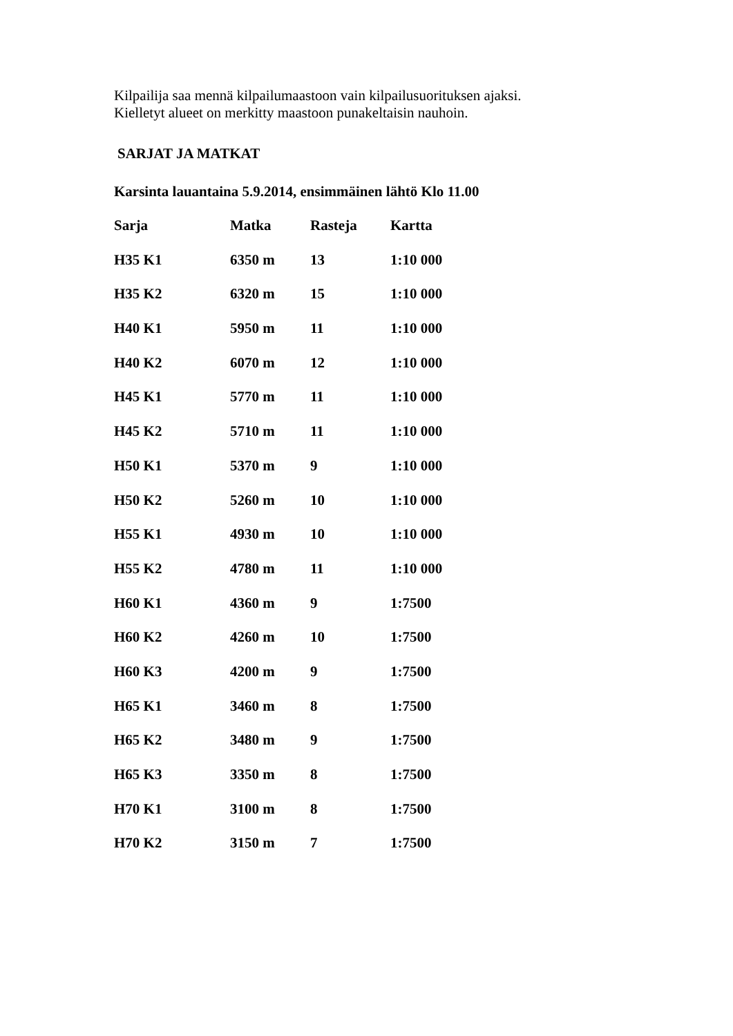Kilpailija saa mennä kilpailumaastoon vain kilpailusuorituksen ajaksi.
Kielletyt alueet on merkitty maastoon punakeltaisin nauhoin.
SARJAT JA MATKAT
Karsinta lauantaina 5.9.2014, ensimmäinen lähtö Klo 11.00
| Sarja | Matka | Rasteja | Kartta |
| --- | --- | --- | --- |
| H35 K1 | 6350 m | 13 | 1:10 000 |
| H35 K2 | 6320 m | 15 | 1:10 000 |
| H40 K1 | 5950 m | 11 | 1:10 000 |
| H40 K2 | 6070 m | 12 | 1:10 000 |
| H45 K1 | 5770 m | 11 | 1:10 000 |
| H45 K2 | 5710 m | 11 | 1:10 000 |
| H50 K1 | 5370 m | 9 | 1:10 000 |
| H50 K2 | 5260 m | 10 | 1:10 000 |
| H55 K1 | 4930 m | 10 | 1:10 000 |
| H55 K2 | 4780 m | 11 | 1:10 000 |
| H60 K1 | 4360 m | 9 | 1:7500 |
| H60 K2 | 4260 m | 10 | 1:7500 |
| H60 K3 | 4200 m | 9 | 1:7500 |
| H65 K1 | 3460 m | 8 | 1:7500 |
| H65 K2 | 3480 m | 9 | 1:7500 |
| H65 K3 | 3350 m | 8 | 1:7500 |
| H70 K1 | 3100 m | 8 | 1:7500 |
| H70 K2 | 3150 m | 7 | 1:7500 |